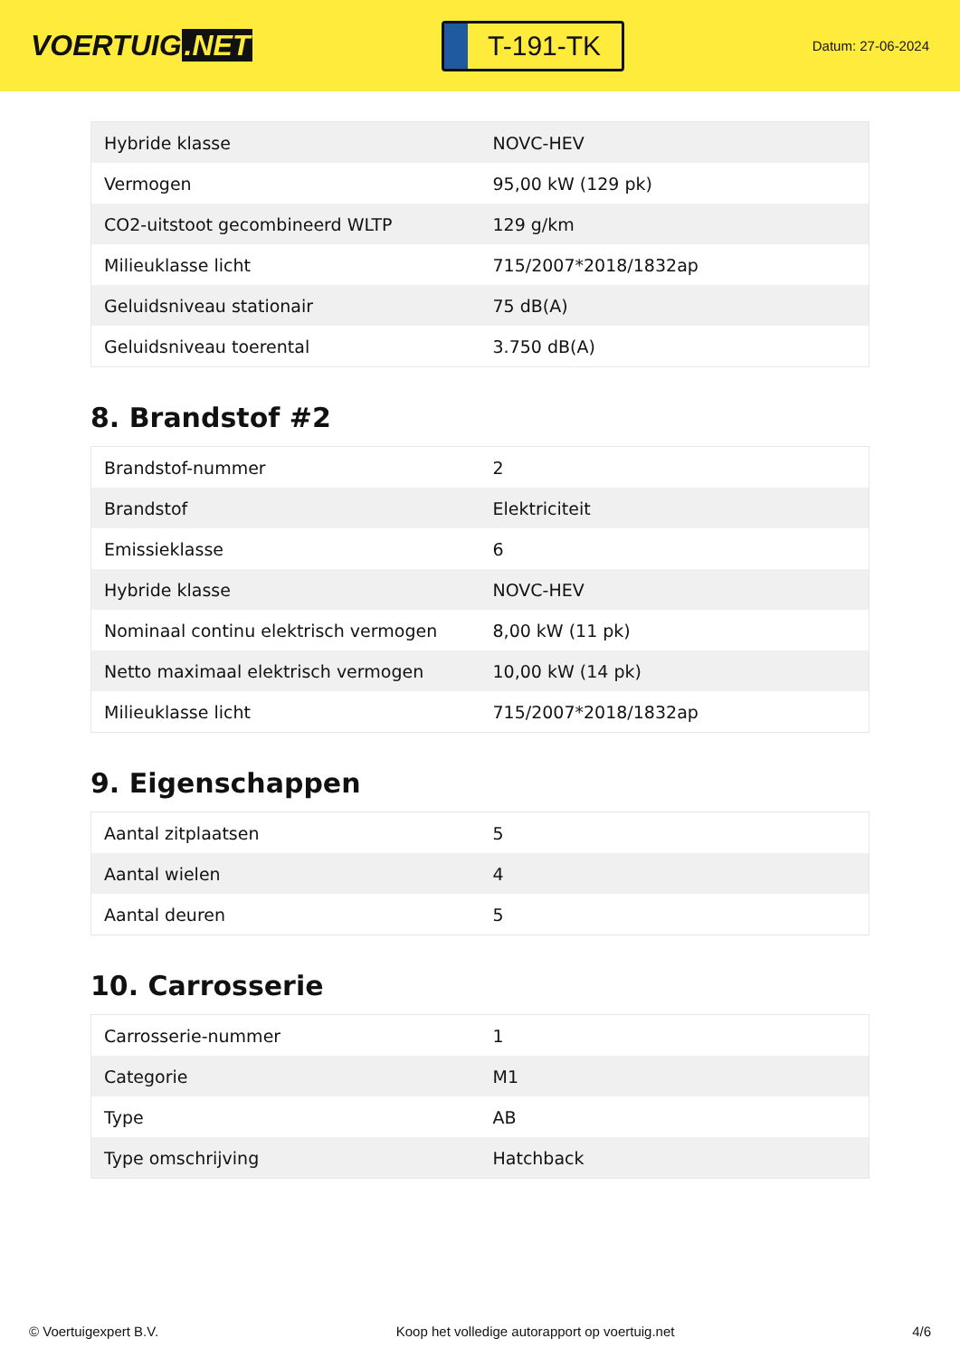VOERTUIG.NET
T-191-TK
Datum: 27-06-2024
| Hybride klasse | NOVC-HEV |
| Vermogen | 95,00 kW (129 pk) |
| CO2-uitstoot gecombineerd WLTP | 129 g/km |
| Milieuklasse licht | 715/2007*2018/1832ap |
| Geluidsniveau stationair | 75 dB(A) |
| Geluidsniveau toerental | 3.750 dB(A) |
8. Brandstof #2
| Brandstof-nummer | 2 |
| Brandstof | Elektriciteit |
| Emissieklasse | 6 |
| Hybride klasse | NOVC-HEV |
| Nominaal continu elektrisch vermogen | 8,00 kW (11 pk) |
| Netto maximaal elektrisch vermogen | 10,00 kW (14 pk) |
| Milieuklasse licht | 715/2007*2018/1832ap |
9. Eigenschappen
| Aantal zitplaatsen | 5 |
| Aantal wielen | 4 |
| Aantal deuren | 5 |
10. Carrosserie
| Carrosserie-nummer | 1 |
| Categorie | M1 |
| Type | AB |
| Type omschrijving | Hatchback |
© Voertuigexpert B.V. Koop het volledige autorapport op voertuig.net
4/6